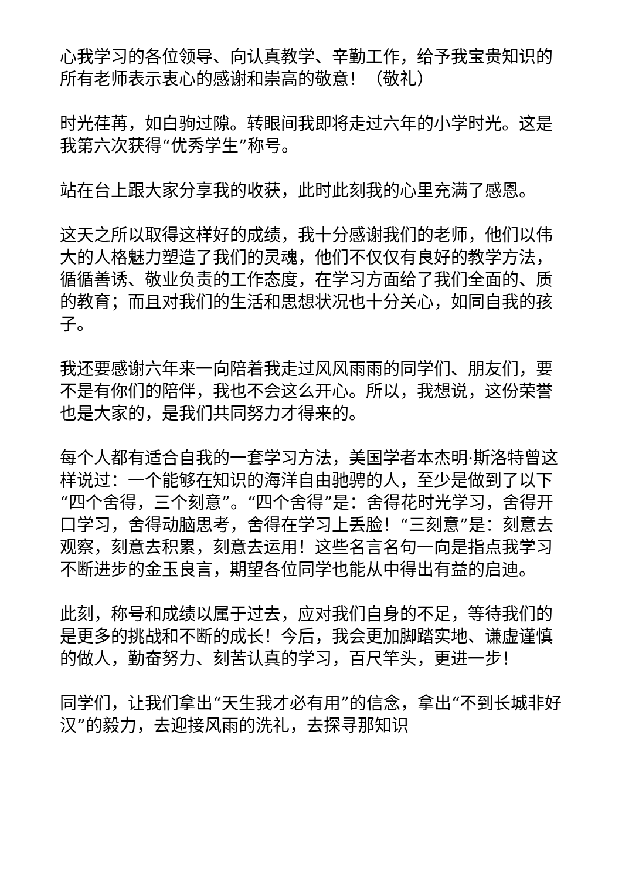心我学习的各位领导、向认真教学、辛勤工作，给予我宝贵知识的所有老师表示衷心的感谢和崇高的敬意！（敬礼）
时光荏苒，如白驹过隙。转眼间我即将走过六年的小学时光。这是我第六次获得“优秀学生”称号。
站在台上跟大家分享我的收获，此时此刻我的心里充满了感恩。
这天之所以取得这样好的成绩，我十分感谢我们的老师，他们以伟大的人格魅力塑造了我们的灵魂，他们不仅仅有良好的教学方法，循循善诱、敬业负责的工作态度，在学习方面给了我们全面的、质的教育；而且对我们的生活和思想状况也十分关心，如同自我的孩子。
我还要感谢六年来一向陪着我走过风风雨雨的同学们、朋友们，要不是有你们的陪伴，我也不会这么开心。所以，我想说，这份荣誉也是大家的，是我们共同努力才得来的。
每个人都有适合自我的一套学习方法，美国学者本杰明·斯洛特曾这样说过：一个能够在知识的海洋自由驰骋的人，至少是做到了以下“四个舍得，三个刻意”。“四个舍得”是：舍得花时光学习，舍得开口学习，舍得动脑思考，舍得在学习上丢脸！“三刻意”是：刻意去观察，刻意去积累，刻意去运用！这些名言名句一向是指点我学习不断进步的金玉良言，期望各位同学也能从中得出有益的启迪。
此刻，称号和成绩以属于过去，应对我们自身的不足，等待我们的是更多的挑战和不断的成长！今后，我会更加脚踏实地、谦虚谨慎的做人，勤奋努力、刻苦认真的学习，百尺竿头，更进一步！
同学们，让我们拿出“天生我才必有用”的信念，拿出“不到长城非好汉”的毅力，去迎接风雨的洗礼，去探寻那知识